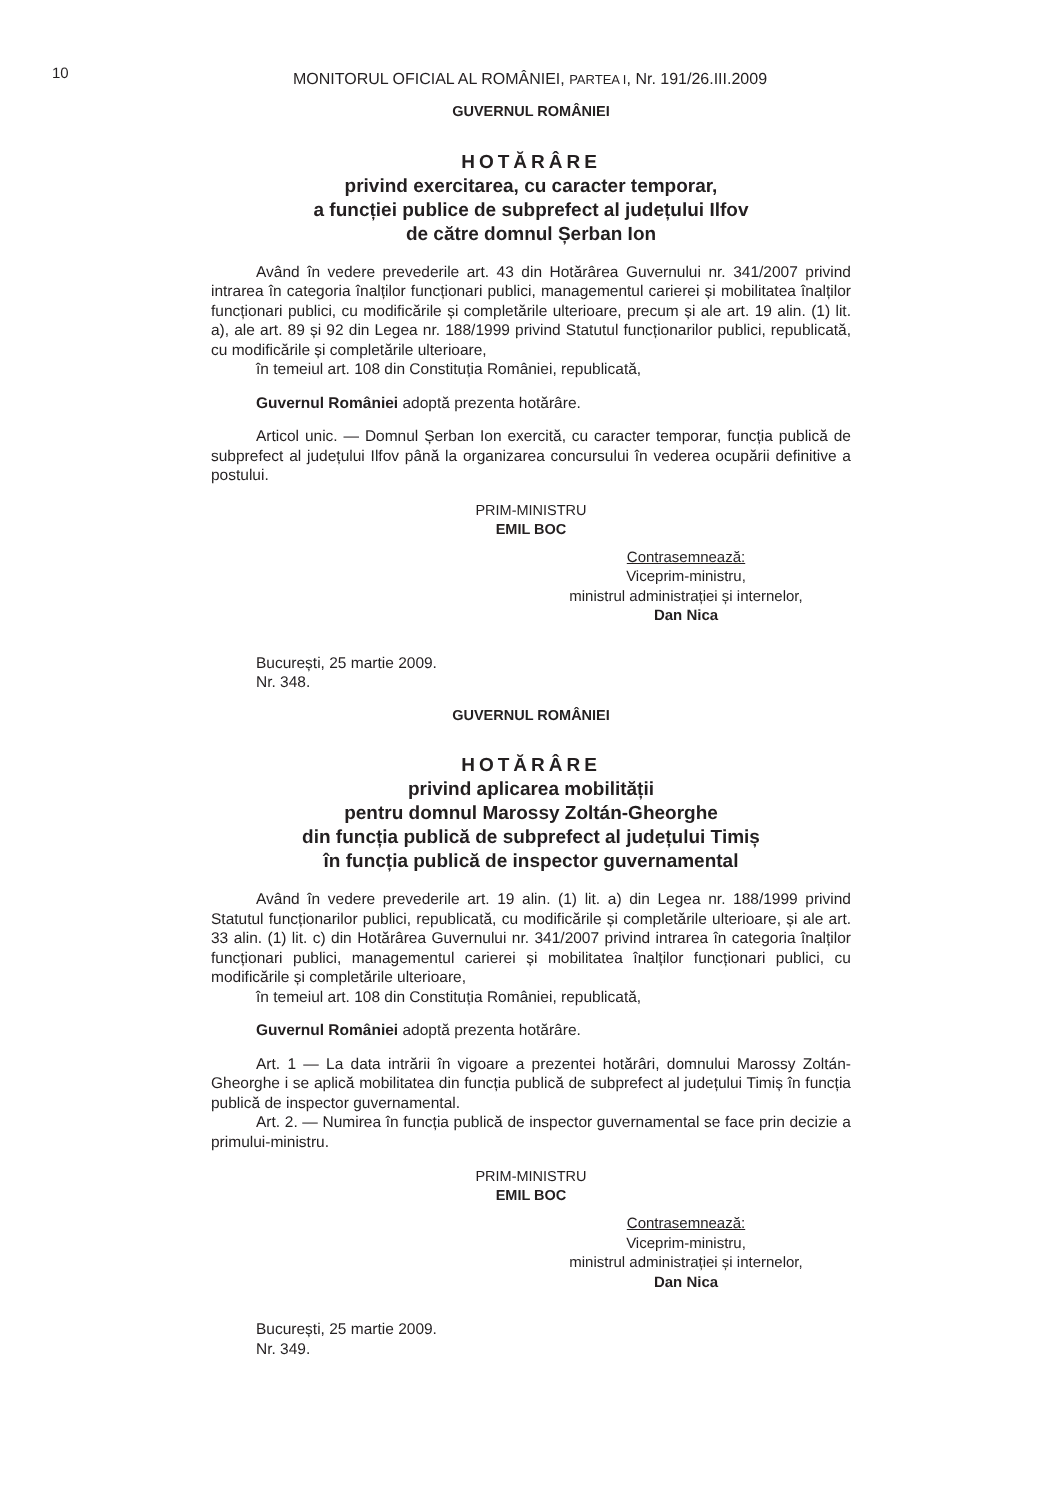10
MONITORUL OFICIAL AL ROMÂNIEI, PARTEA I, Nr. 191/26.III.2009
GUVERNUL ROMÂNIEI
HOTĂRÂRE
privind exercitarea, cu caracter temporar,
a funcției publice de subprefect al județului Ilfov
de către domnul Șerban Ion
Având în vedere prevederile art. 43 din Hotărârea Guvernului nr. 341/2007 privind intrarea în categoria înalților funcționari publici, managementul carierei și mobilitatea înalților funcționari publici, cu modificările și completările ulterioare, precum și ale art. 19 alin. (1) lit. a), ale art. 89 și 92 din Legea nr. 188/1999 privind Statutul funcționarilor publici, republicată, cu modificările și completările ulterioare,
în temeiul art. 108 din Constituția României, republicată,
Guvernul României adoptă prezenta hotărâre.
Articol unic. — Domnul Șerban Ion exercită, cu caracter temporar, funcția publică de subprefect al județului Ilfov până la organizarea concursului în vederea ocupării definitive a postului.
PRIM-MINISTRU
EMIL BOC
Contrasemnează:
Viceprim-ministru,
ministrul administrației și internelor,
Dan Nica
București, 25 martie 2009.
Nr. 348.
GUVERNUL ROMÂNIEI
HOTĂRÂRE
privind aplicarea mobilității
pentru domnul Marossy Zoltán-Gheorghe
din funcția publică de subprefect al județului Timiș
în funcția publică de inspector guvernamental
Având în vedere prevederile art. 19 alin. (1) lit. a) din Legea nr. 188/1999 privind Statutul funcționarilor publici, republicată, cu modificările și completările ulterioare, și ale art. 33 alin. (1) lit. c) din Hotărârea Guvernului nr. 341/2007 privind intrarea în categoria înalților funcționari publici, managementul carierei și mobilitatea înalților funcționari publici, cu modificările și completările ulterioare,
în temeiul art. 108 din Constituția României, republicată,
Guvernul României adoptă prezenta hotărâre.
Art. 1 — La data intrării în vigoare a prezentei hotărâri, domnului Marossy Zoltán-Gheorghe i se aplică mobilitatea din funcția publică de subprefect al județului Timiș în funcția publică de inspector guvernamental.
Art. 2. — Numirea în funcția publică de inspector guvernamental se face prin decizie a primului-ministru.
PRIM-MINISTRU
EMIL BOC
Contrasemnează:
Viceprim-ministru,
ministrul administrației și internelor,
Dan Nica
București, 25 martie 2009.
Nr. 349.